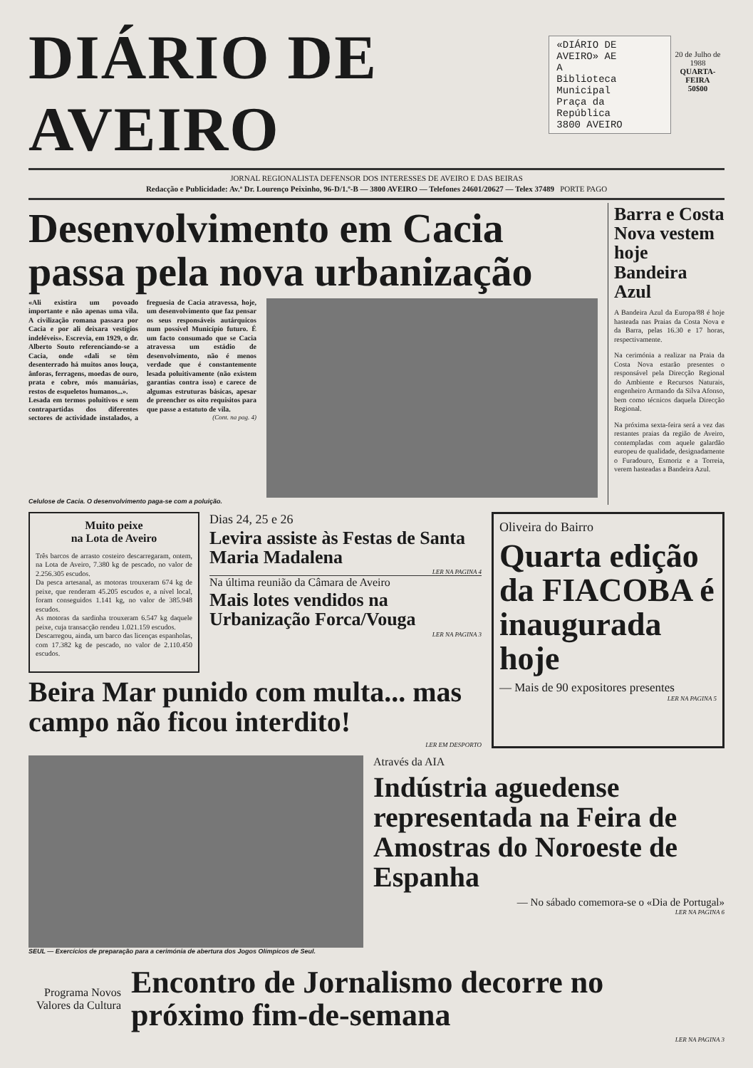DIÁRIO DE AVEIRO
«DIÁRIO DE AVEIRO» AE
A
Biblioteca Municipal
Praça da República
3800 AVEIRO
20 de Julho de 1988
QUARTA-FEIRA
50$00
JORNAL REGIONALISTA DEFENSOR DOS INTERESSES DE AVEIRO E DAS BEIRAS
Redacção e Publicidade: Av.ª Dr. Lourenço Peixinho, 96-D/1.º-B — 3800 AVEIRO — Telefones 24601/20627 — Telex 37489 PORTE PAGO
Desenvolvimento em Cacia passa pela nova urbanização
«Ali existira um povoado importante e não apenas uma vila. A civilização romana passara por Cacia e por ali deixara vestígios indeléveis». Escrevia, em 1929, o dr. Alberto Souto referenciando-se a Cacia, onde «dali se têm desenterrado há muitos anos louça, ânforas, ferragens, moedas de ouro, prata e cobre, mós manuárias, restos de esqueletos humanos...».
Lesada em termos poluitivos e sem contrapartidas dos diferentes sectores de actividade instalados, a freguesia de Cacia atravessa, hoje, um desenvolvimento que faz pensar os seus responsáveis autárquicos num possível Município futuro. É um facto consumado que se Cacia atravessa um estádio de desenvolvimento, não é menos verdade que é constantemente lesada poluitivamente (não existem garantias contra isso) e carece de algumas estruturas básicas, apesar de preencher os oito requisitos para que passe a estatuto de vila.
(Cont. na pag. 4)
Celulose de Cacia. O desenvolvimento paga-se com a poluição.
Barra e Costa Nova vestem hoje Bandeira Azul
A Bandeira Azul da Europa/88 é hoje hasteada nas Praias da Costa Nova e da Barra, pelas 16.30 e 17 horas, respectivamente.
Na cerimónia a realizar na Praia da Costa Nova estarão presentes o responsável pela Direcção Regional do Ambiente e Recursos Naturais, engenheiro Armando da Silva Afonso, bem como técnicos daquela Direcção Regional.
Na próxima sexta-feira será a vez das restantes praias da região de Aveiro, contempladas com aquele galardão europeu de qualidade, designadamente o Furadouro, Esmoriz e a Torreia, verem hasteadas a Bandeira Azul.
Muito peixe
na Lota de Aveiro
Três barcos de arrasto costeiro descarregaram, ontem, na Lota de Aveiro, 7.380 kg de pescado, no valor de 2.256.305 escudos.
Da pesca artesanal, as motoras trouxeram 674 kg de peixe, que renderam 45.205 escudos e, a nível local, foram conseguidos 1.141 kg, no valor de 385.948 escudos.
As motoras da sardinha trouxeram 6.547 kg daquele peixe, cuja transacção rendeu 1.021.159 escudos.
Descarregou, ainda, um barco das licenças espanholas, com 17.382 kg de pescado, no valor de 2.110.450 escudos.
Dias 24, 25 e 26
Levira assiste às Festas de Santa Maria Madalena
LER NA PAGINA 4
Na última reunião da Câmara de Aveiro
Mais lotes vendidos na Urbanização Forca/Vouga
LER NA PAGINA 3
Beira Mar punido com multa... mas campo não ficou interdito!
LER EM DESPORTO
Oliveira do Bairro
Quarta edição da FIACOBA é inaugurada hoje
— Mais de 90 expositores presentes
LER NA PAGINA 5
SEUL — Exercícios de preparação para a cerimónia de abertura dos Jogos Olímpicos de Seul.
Através da AIA
Indústria aguedense representada na Feira de Amostras do Noroeste de Espanha
— No sábado comemora-se o «Dia de Portugal»
LER NA PAGINA 6
Programa Novos Valores da Cultura
Encontro de Jornalismo decorre no próximo fim-de-semana
LER NA PAGINA 3